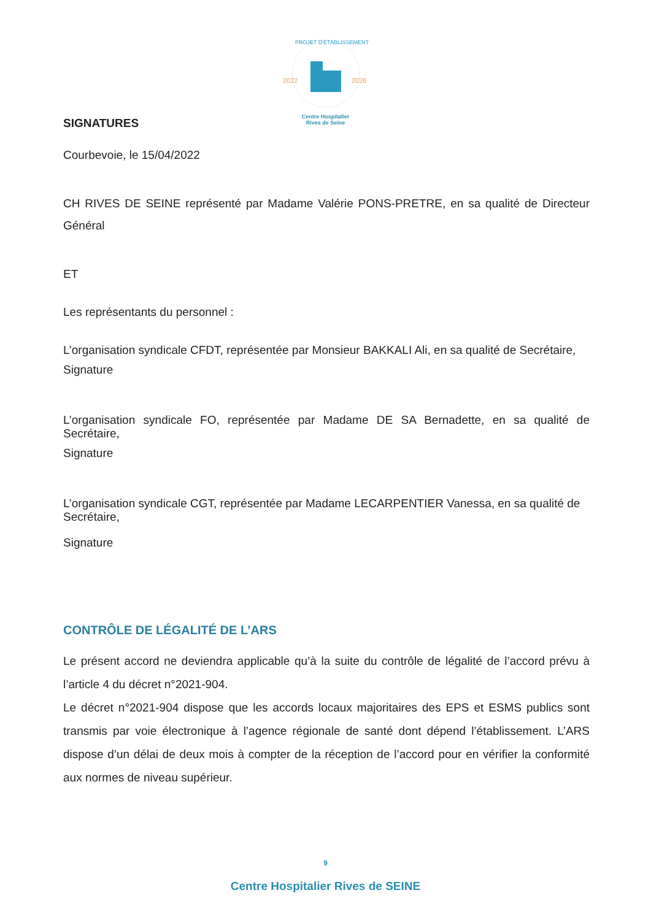2022
2026
PROJET D'ETABLISSEMENT
Centre Hospitalier
Rives de Seine
SIGNATURES
Courbevoie, le 15/04/2022
CH RIVES DE SEINE représenté par Madame Valérie PONS-PRETRE, en sa qualité de Directeur Général
ET
Les représentants du personnel :
L’organisation syndicale CFDT, représentée par Monsieur BAKKALI Ali, en sa qualité de Secrétaire,
Signature
L’organisation syndicale FO, représentée par Madame DE SA Bernadette, en sa qualité de Secrétaire,
Signature
L’organisation syndicale CGT, représentée par Madame LECARPENTIER Vanessa, en sa qualité de Secrétaire,
Signature
CONTRÔLE DE LÉGALITÉ DE L’ARS
Le présent accord ne deviendra applicable qu’à la suite du contrôle de légalité de l’accord prévu à l’article 4 du décret n°2021-904.
Le décret n°2021-904 dispose que les accords locaux majoritaires des EPS et ESMS publics sont transmis par voie électronique à l’agence régionale de santé dont dépend l’établissement. L’ARS dispose d’un délai de deux mois à compter de la réception de l’accord pour en vérifier la conformité aux normes de niveau supérieur.
9
Centre Hospitalier Rives de SEINE